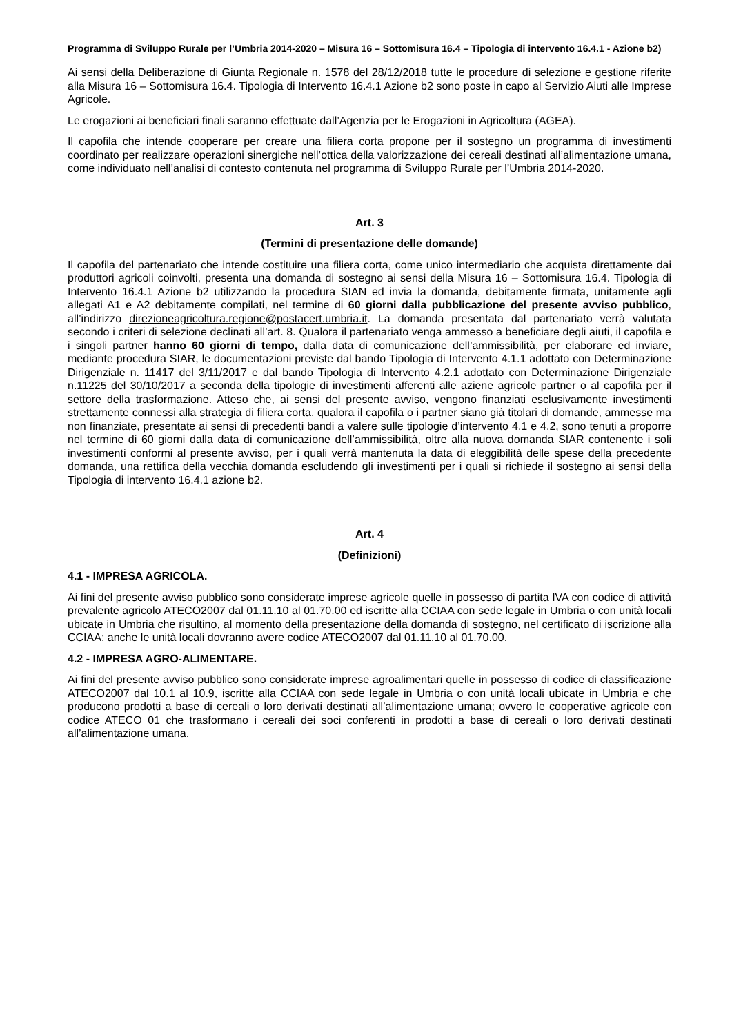Programma di Sviluppo Rurale per l’Umbria 2014-2020 – Misura 16 – Sottomisura 16.4 – Tipologia di intervento 16.4.1 - Azione b2)
Ai sensi della Deliberazione di Giunta Regionale n. 1578 del 28/12/2018 tutte le procedure di selezione e gestione riferite alla Misura 16 – Sottomisura 16.4. Tipologia di Intervento 16.4.1 Azione b2 sono poste in capo al Servizio Aiuti alle Imprese Agricole.
Le erogazioni ai beneficiari finali saranno effettuate dall’Agenzia per le Erogazioni in Agricoltura (AGEA).
Il capofila che intende cooperare per creare una filiera corta propone per il sostegno un programma di investimenti coordinato per realizzare operazioni sinergiche nell’ottica della valorizzazione dei cereali destinati all’alimentazione umana, come individuato nell’analisi di contesto contenuta nel programma di Sviluppo Rurale per l’Umbria 2014-2020.
Art. 3
(Termini di presentazione delle domande)
Il capofila del partenariato che intende costituire una filiera corta, come unico intermediario che acquista direttamente dai produttori agricoli coinvolti, presenta una domanda di sostegno ai sensi della Misura 16 – Sottomisura 16.4. Tipologia di Intervento 16.4.1 Azione b2 utilizzando la procedura SIAN ed invia la domanda, debitamente firmata, unitamente agli allegati A1 e A2 debitamente compilati, nel termine di 60 giorni dalla pubblicazione del presente avviso pubblico, all’indirizzo direzioneagricoltura.regione@postacert.umbria.it. La domanda presentata dal partenariato verrà valutata secondo i criteri di selezione declinati all’art. 8. Qualora il partenariato venga ammesso a beneficiare degli aiuti, il capofila e i singoli partner hanno 60 giorni di tempo, dalla data di comunicazione dell’ammissibilità, per elaborare ed inviare, mediante procedura SIAR, le documentazioni previste dal bando Tipologia di Intervento 4.1.1 adottato con Determinazione Dirigenziale n. 11417 del 3/11/2017 e dal bando Tipologia di Intervento 4.2.1 adottato con Determinazione Dirigenziale n.11225 del 30/10/2017 a seconda della tipologie di investimenti afferenti alle aziene agricole partner o al capofila per il settore della trasformazione. Atteso che, ai sensi del presente avviso, vengono finanziati esclusivamente investimenti strettamente connessi alla strategia di filiera corta, qualora il capofila o i partner siano già titolari di domande, ammesse ma non finanziate, presentate ai sensi di precedenti bandi a valere sulle tipologie d’intervento 4.1 e 4.2, sono tenuti a proporre nel termine di 60 giorni dalla data di comunicazione dell’ammissibilità, oltre alla nuova domanda SIAR contenente i soli investimenti conformi al presente avviso, per i quali verrà mantenuta la data di eleggibilità delle spese della precedente domanda, una rettifica della vecchia domanda escludendo gli investimenti per i quali si richiede il sostegno ai sensi della Tipologia di intervento 16.4.1 azione b2.
Art. 4
(Definizioni)
4.1 - IMPRESA AGRICOLA.
Ai fini del presente avviso pubblico sono considerate imprese agricole quelle in possesso di partita IVA con codice di attività prevalente agricolo ATECO2007 dal 01.11.10 al 01.70.00 ed iscritte alla CCIAA con sede legale in Umbria o con unità locali ubicate in Umbria che risultino, al momento della presentazione della domanda di sostegno, nel certificato di iscrizione alla CCIAA; anche le unità locali dovranno avere codice ATECO2007 dal 01.11.10 al 01.70.00.
4.2 - IMPRESA AGRO-ALIMENTARE.
Ai fini del presente avviso pubblico sono considerate imprese agroalimentari quelle in possesso di codice di classificazione ATECO2007 dal 10.1 al 10.9, iscritte alla CCIAA con sede legale in Umbria o con unità locali ubicate in Umbria e che producono prodotti a base di cereali o loro derivati destinati all’alimentazione umana; ovvero le cooperative agricole con codice ATECO 01 che trasformano i cereali dei soci conferenti in prodotti a base di cereali o loro derivati destinati all’alimentazione umana.